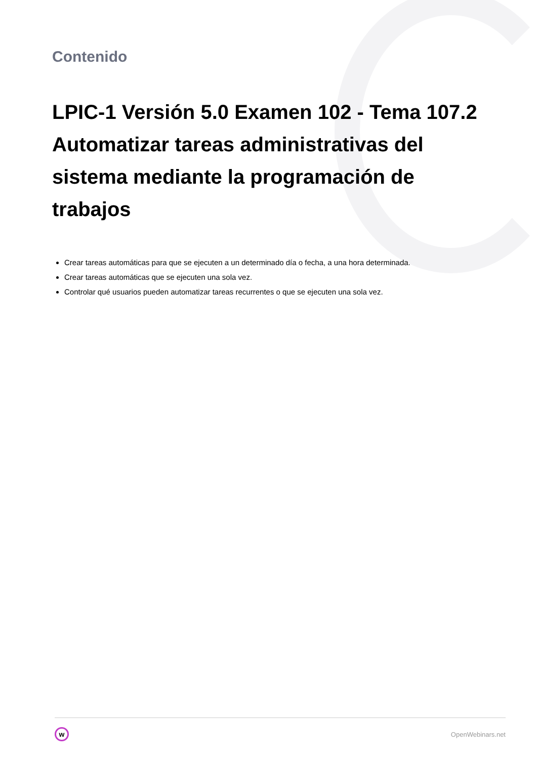Contenido
LPIC-1 Versión 5.0 Examen 102 - Tema 107.2 Automatizar tareas administrativas del sistema mediante la programación de trabajos
Crear tareas automáticas para que se ejecuten a un determinado día o fecha, a una hora determinada.
Crear tareas automáticas que se ejecuten una sola vez.
Controlar qué usuarios pueden automatizar tareas recurrentes o que se ejecuten una sola vez.
w
OpenWebinars.net